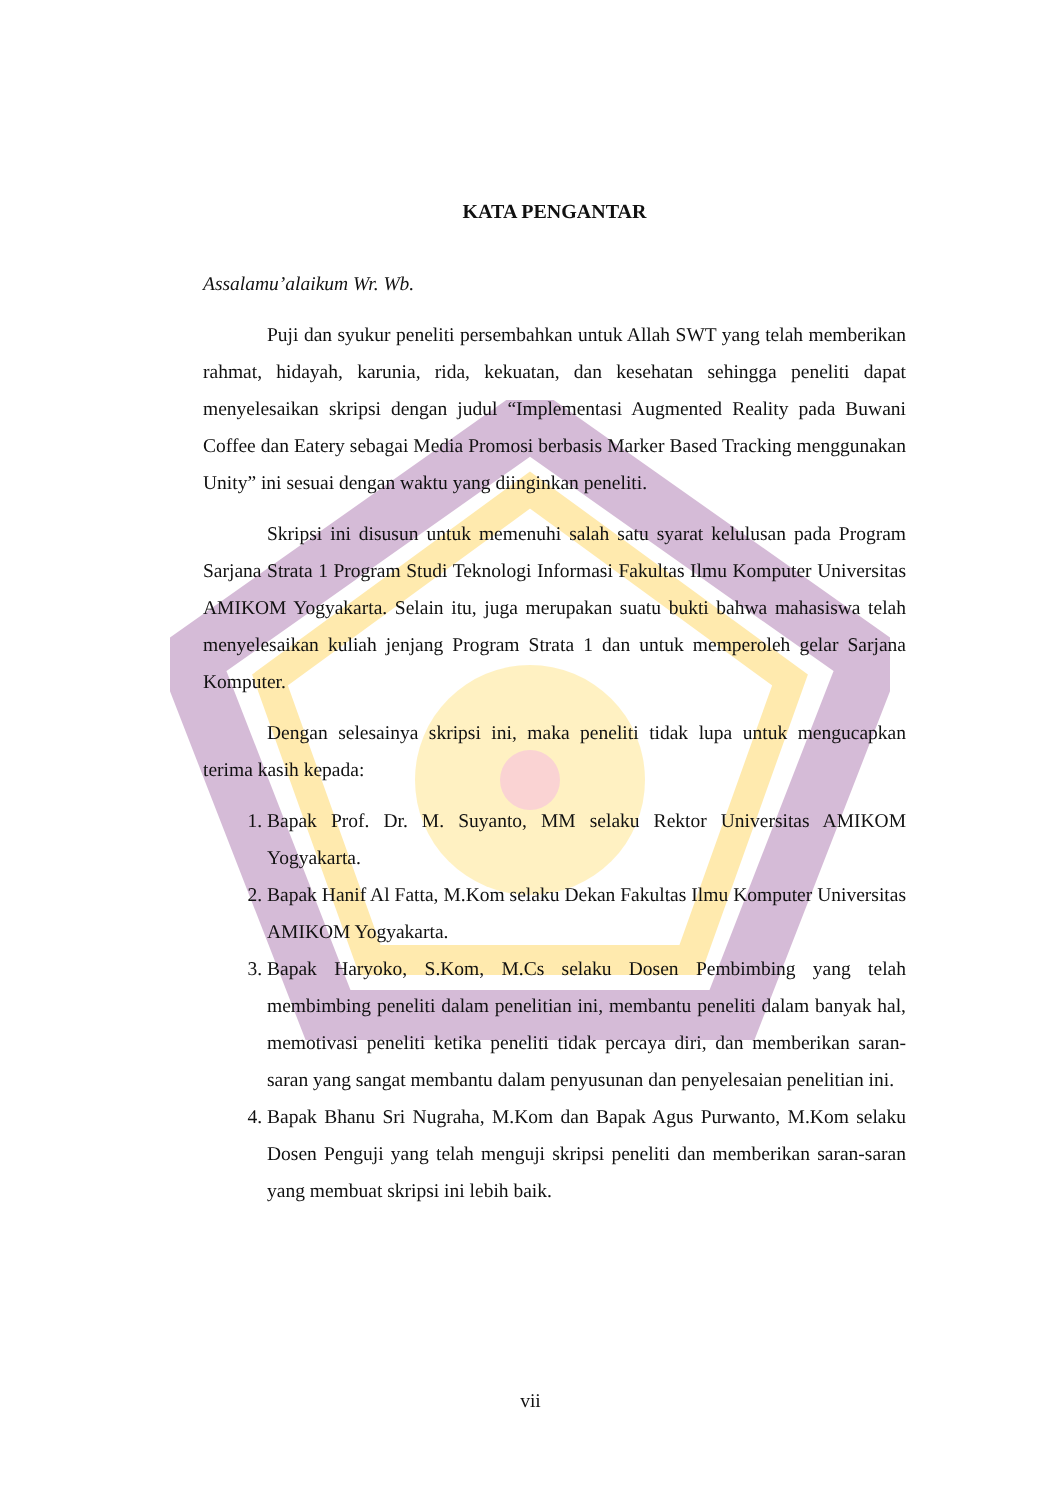KATA PENGANTAR
Assalamu’alaikum Wr. Wb.
Puji dan syukur peneliti persembahkan untuk Allah SWT yang telah memberikan rahmat, hidayah, karunia, rida, kekuatan, dan kesehatan sehingga peneliti dapat menyelesaikan skripsi dengan judul “Implementasi Augmented Reality pada Buwani Coffee dan Eatery sebagai Media Promosi berbasis Marker Based Tracking menggunakan Unity” ini sesuai dengan waktu yang diinginkan peneliti.
Skripsi ini disusun untuk memenuhi salah satu syarat kelulusan pada Program Sarjana Strata 1 Program Studi Teknologi Informasi Fakultas Ilmu Komputer Universitas AMIKOM Yogyakarta. Selain itu, juga merupakan suatu bukti bahwa mahasiswa telah menyelesaikan kuliah jenjang Program Strata 1 dan untuk memperoleh gelar Sarjana Komputer.
Dengan selesainya skripsi ini, maka peneliti tidak lupa untuk mengucapkan terima kasih kepada:
1. Bapak Prof. Dr. M. Suyanto, MM selaku Rektor Universitas AMIKOM Yogyakarta.
2. Bapak Hanif Al Fatta, M.Kom selaku Dekan Fakultas Ilmu Komputer Universitas AMIKOM Yogyakarta.
3. Bapak Haryoko, S.Kom, M.Cs selaku Dosen Pembimbing yang telah membimbing peneliti dalam penelitian ini, membantu peneliti dalam banyak hal, memotivasi peneliti ketika peneliti tidak percaya diri, dan memberikan saran-saran yang sangat membantu dalam penyusunan dan penyelesaian penelitian ini.
4. Bapak Bhanu Sri Nugraha, M.Kom dan Bapak Agus Purwanto, M.Kom selaku Dosen Penguji yang telah menguji skripsi peneliti dan memberikan saran-saran yang membuat skripsi ini lebih baik.
vii